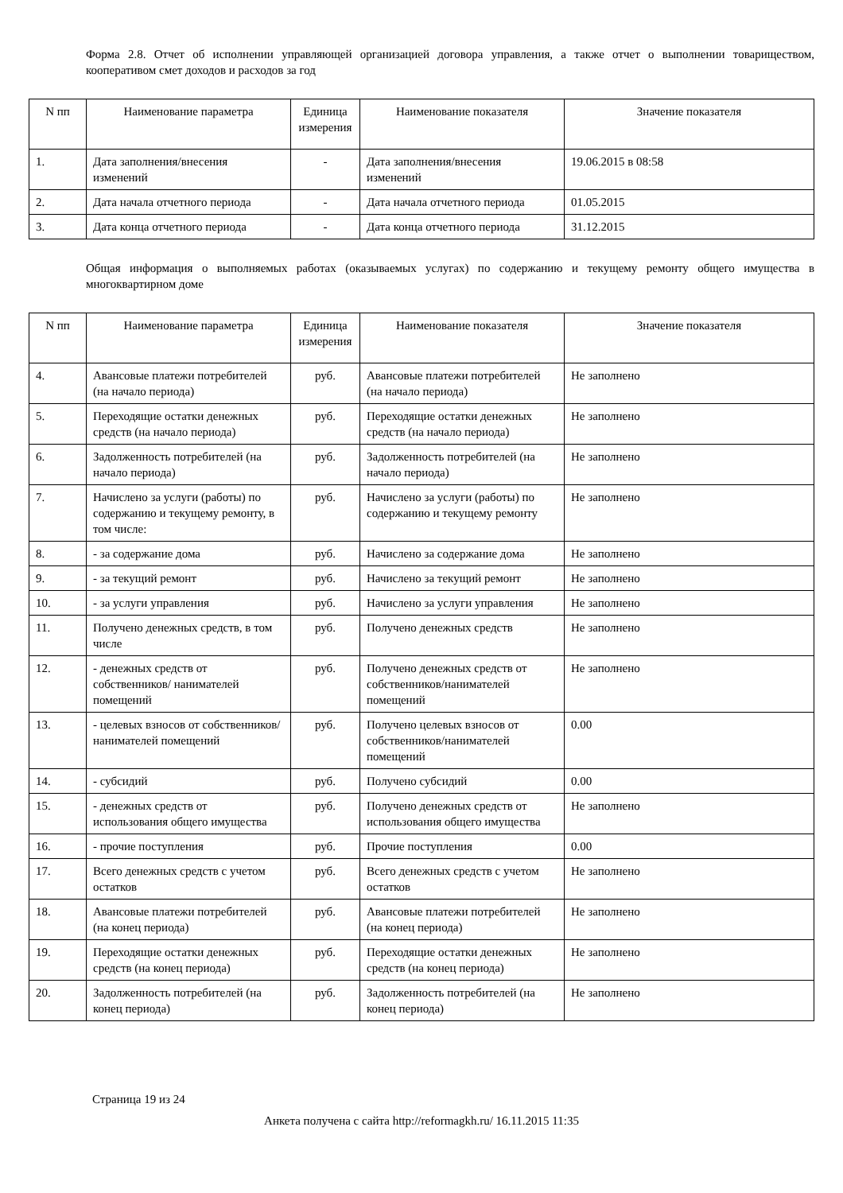Форма 2.8. Отчет об исполнении управляющей организацией договора управления, а также отчет о выполнении товариществом, кооперативом смет доходов и расходов за год
| N пп | Наименование параметра | Единица измерения | Наименование показателя | Значение показателя |
| --- | --- | --- | --- | --- |
| 1. | Дата заполнения/внесения изменений | - | Дата заполнения/внесения изменений | 19.06.2015 в 08:58 |
| 2. | Дата начала отчетного периода | - | Дата начала отчетного периода | 01.05.2015 |
| 3. | Дата конца отчетного периода | - | Дата конца отчетного периода | 31.12.2015 |
Общая информация о выполняемых работах (оказываемых услугах) по содержанию и текущему ремонту общего имущества в многоквартирном доме
| N пп | Наименование параметра | Единица измерения | Наименование показателя | Значение показателя |
| --- | --- | --- | --- | --- |
| 4. | Авансовые платежи потребителей (на начало периода) | руб. | Авансовые платежи потребителей (на начало периода) | Не заполнено |
| 5. | Переходящие остатки денежных средств (на начало периода) | руб. | Переходящие остатки денежных средств (на начало периода) | Не заполнено |
| 6. | Задолженность потребителей (на начало периода) | руб. | Задолженность потребителей (на начало периода) | Не заполнено |
| 7. | Начислено за услуги (работы) по содержанию и текущему ремонту, в том числе: | руб. | Начислено за услуги (работы) по содержанию и текущему ремонту | Не заполнено |
| 8. | - за содержание дома | руб. | Начислено за содержание дома | Не заполнено |
| 9. | - за текущий ремонт | руб. | Начислено за текущий ремонт | Не заполнено |
| 10. | - за услуги управления | руб. | Начислено за услуги управления | Не заполнено |
| 11. | Получено денежных средств, в том числе | руб. | Получено денежных средств | Не заполнено |
| 12. | - денежных средств от собственников/ нанимателей помещений | руб. | Получено денежных средств от собственников/нанимателей помещений | Не заполнено |
| 13. | - целевых взносов от собственников/ нанимателей помещений | руб. | Получено целевых взносов от собственников/нанимателей помещений | 0.00 |
| 14. | - субсидий | руб. | Получено субсидий | 0.00 |
| 15. | - денежных средств от использования общего имущества | руб. | Получено денежных средств от использования общего имущества | Не заполнено |
| 16. | - прочие поступления | руб. | Прочие поступления | 0.00 |
| 17. | Всего денежных средств с учетом остатков | руб. | Всего денежных средств с учетом остатков | Не заполнено |
| 18. | Авансовые платежи потребителей (на конец периода) | руб. | Авансовые платежи потребителей (на конец периода) | Не заполнено |
| 19. | Переходящие остатки денежных средств (на конец периода) | руб. | Переходящие остатки денежных средств (на конец периода) | Не заполнено |
| 20. | Задолженность потребителей (на конец периода) | руб. | Задолженность потребителей (на конец периода) | Не заполнено |
Страница 19 из 24
Анкета получена с сайта http://reformagkh.ru/ 16.11.2015 11:35